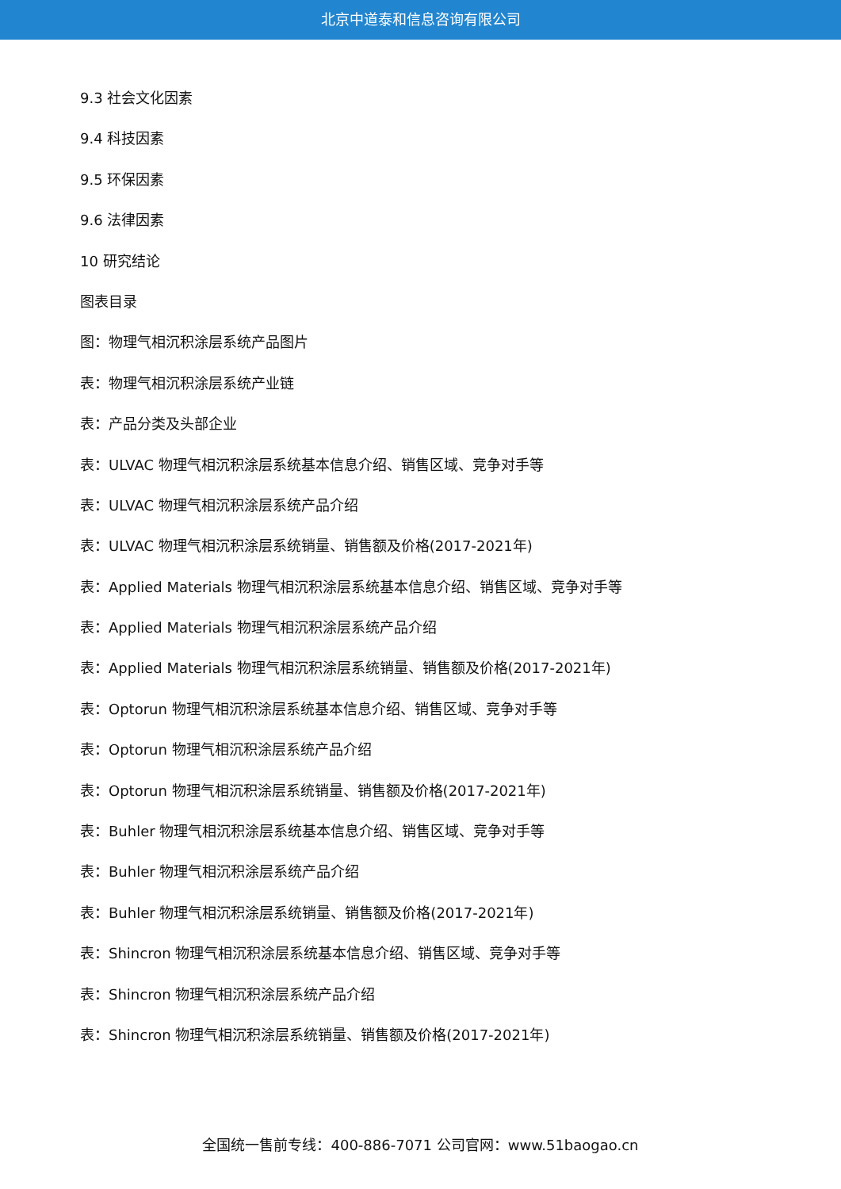北京中道泰和信息咨询有限公司
9.3 社会文化因素
9.4 科技因素
9.5 环保因素
9.6 法律因素
10 研究结论
图表目录
图：物理气相沉积涂层系统产品图片
表：物理气相沉积涂层系统产业链
表：产品分类及头部企业
表：ULVAC 物理气相沉积涂层系统基本信息介绍、销售区域、竞争对手等
表：ULVAC 物理气相沉积涂层系统产品介绍
表：ULVAC 物理气相沉积涂层系统销量、销售额及价格(2017-2021年)
表：Applied Materials 物理气相沉积涂层系统基本信息介绍、销售区域、竞争对手等
表：Applied Materials 物理气相沉积涂层系统产品介绍
表：Applied Materials 物理气相沉积涂层系统销量、销售额及价格(2017-2021年)
表：Optorun 物理气相沉积涂层系统基本信息介绍、销售区域、竞争对手等
表：Optorun 物理气相沉积涂层系统产品介绍
表：Optorun 物理气相沉积涂层系统销量、销售额及价格(2017-2021年)
表：Buhler 物理气相沉积涂层系统基本信息介绍、销售区域、竞争对手等
表：Buhler 物理气相沉积涂层系统产品介绍
表：Buhler 物理气相沉积涂层系统销量、销售额及价格(2017-2021年)
表：Shincron 物理气相沉积涂层系统基本信息介绍、销售区域、竞争对手等
表：Shincron 物理气相沉积涂层系统产品介绍
表：Shincron 物理气相沉积涂层系统销量、销售额及价格(2017-2021年)
全国统一售前专线：400-886-7071 公司官网：www.51baogao.cn